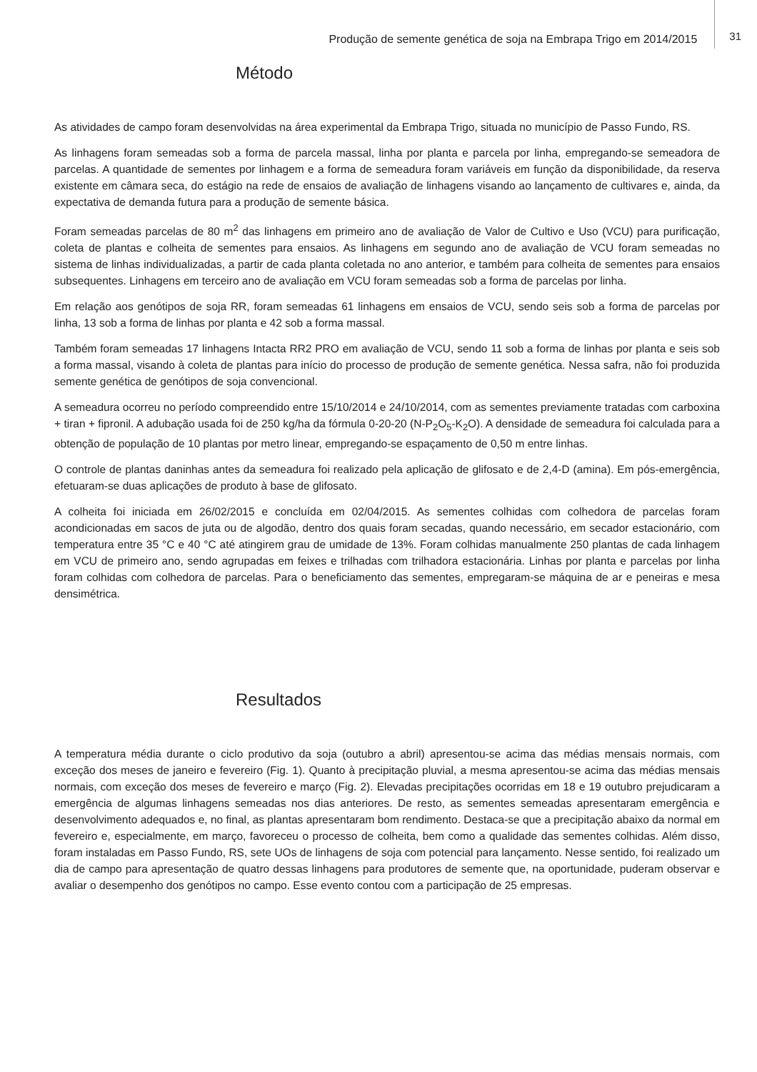Produção de semente genética de soja na Embrapa Trigo em 2014/2015 31
Método
As atividades de campo foram desenvolvidas na área experimental da Embrapa Trigo, situada no município de Passo Fundo, RS.
As linhagens foram semeadas sob a forma de parcela massal, linha por planta e parcela por linha, empregando-se semeadora de parcelas. A quantidade de sementes por linhagem e a forma de semeadura foram variáveis em função da disponibilidade, da reserva existente em câmara seca, do estágio na rede de ensaios de avaliação de linhagens visando ao lançamento de cultivares e, ainda, da expectativa de demanda futura para a produção de semente básica.
Foram semeadas parcelas de 80 m<sup>2</sup> das linhagens em primeiro ano de avaliação de Valor de Cultivo e Uso (VCU) para purificação, coleta de plantas e colheita de sementes para ensaios. As linhagens em segundo ano de avaliação de VCU foram semeadas no sistema de linhas individualizadas, a partir de cada planta coletada no ano anterior, e também para colheita de sementes para ensaios subsequentes. Linhagens em terceiro ano de avaliação em VCU foram semeadas sob a forma de parcelas por linha.
Em relação aos genótipos de soja RR, foram semeadas 61 linhagens em ensaios de VCU, sendo seis sob a forma de parcelas por linha, 13 sob a forma de linhas por planta e 42 sob a forma massal.
Também foram semeadas 17 linhagens Intacta RR2 PRO em avaliação de VCU, sendo 11 sob a forma de linhas por planta e seis sob a forma massal, visando à coleta de plantas para início do processo de produção de semente genética. Nessa safra, não foi produzida semente genética de genótipos de soja convencional.
A semeadura ocorreu no período compreendido entre 15/10/2014 e 24/10/2014, com as sementes previamente tratadas com carboxina + tiran + fipronil. A adubação usada foi de 250 kg/ha da fórmula 0-20-20 (N-P<sub>2</sub>O<sub>5</sub>-K<sub>2</sub>O). A densidade de semeadura foi calculada para a obtenção de população de 10 plantas por metro linear, empregando-se espaçamento de 0,50 m entre linhas.
O controle de plantas daninhas antes da semeadura foi realizado pela aplicação de glifosato e de 2,4-D (amina). Em pós-emergência, efetuaram-se duas aplicações de produto à base de glifosato.
A colheita foi iniciada em 26/02/2015 e concluída em 02/04/2015. As sementes colhidas com colhedora de parcelas foram acondicionadas em sacos de juta ou de algodão, dentro dos quais foram secadas, quando necessário, em secador estacionário, com temperatura entre 35 °C e 40 °C até atingirem grau de umidade de 13%. Foram colhidas manualmente 250 plantas de cada linhagem em VCU de primeiro ano, sendo agrupadas em feixes e trilhadas com trilhadora estacionária. Linhas por planta e parcelas por linha foram colhidas com colhedora de parcelas. Para o beneficiamento das sementes, empregaram-se máquina de ar e peneiras e mesa densimétrica.
Resultados
A temperatura média durante o ciclo produtivo da soja (outubro a abril) apresentou-se acima das médias mensais normais, com exceção dos meses de janeiro e fevereiro (Fig. 1). Quanto à precipitação pluvial, a mesma apresentou-se acima das médias mensais normais, com exceção dos meses de fevereiro e março (Fig. 2). Elevadas precipitações ocorridas em 18 e 19 outubro prejudicaram a emergência de algumas linhagens semeadas nos dias anteriores. De resto, as sementes semeadas apresentaram emergência e desenvolvimento adequados e, no final, as plantas apresentaram bom rendimento. Destaca-se que a precipitação abaixo da normal em fevereiro e, especialmente, em março, favoreceu o processo de colheita, bem como a qualidade das sementes colhidas. Além disso, foram instaladas em Passo Fundo, RS, sete UOs de linhagens de soja com potencial para lançamento. Nesse sentido, foi realizado um dia de campo para apresentação de quatro dessas linhagens para produtores de semente que, na oportunidade, puderam observar e avaliar o desempenho dos genótipos no campo. Esse evento contou com a participação de 25 empresas.